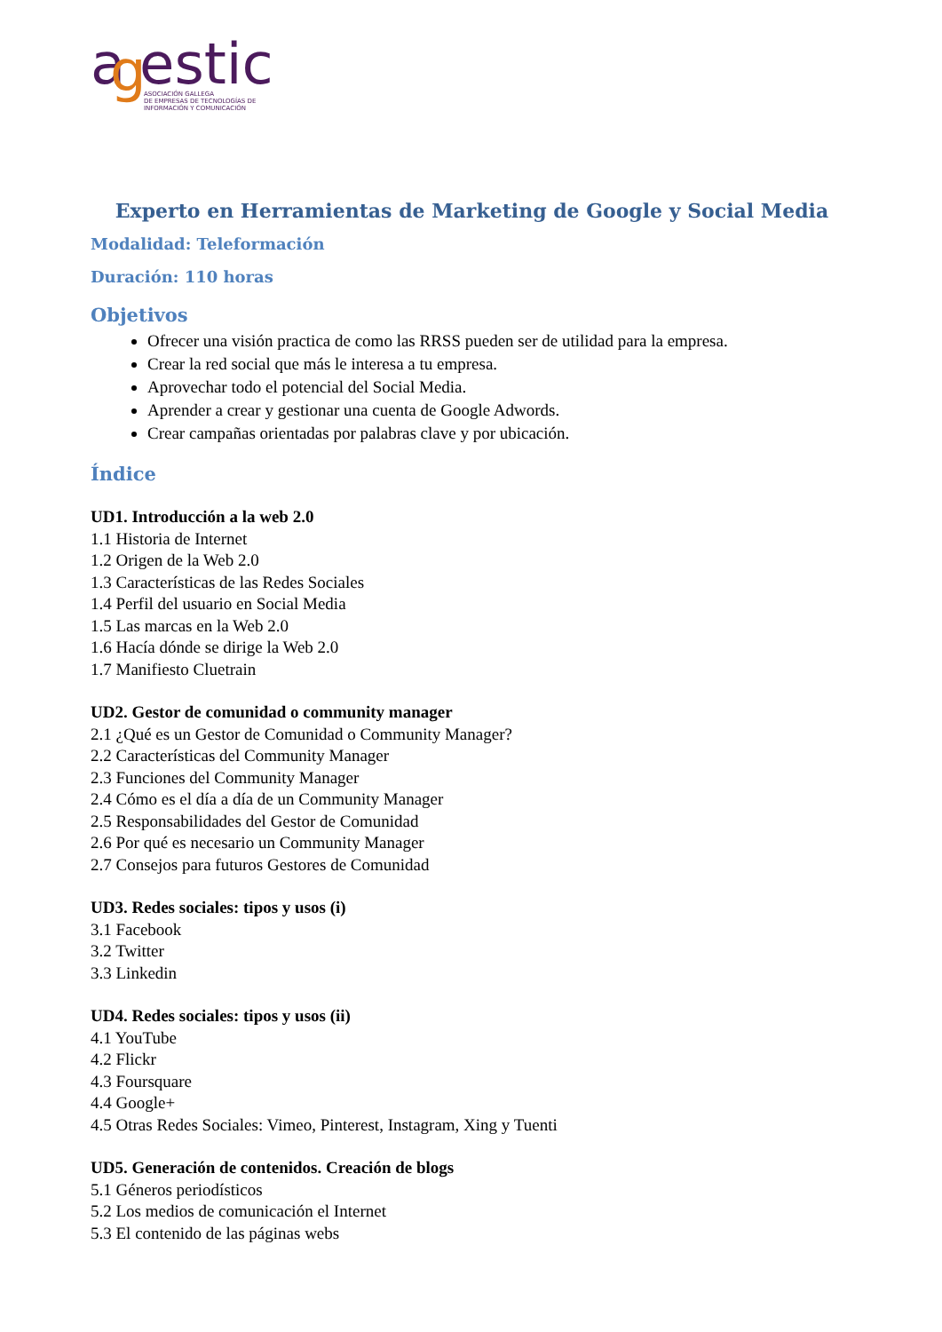a
g
estic
ASOCIACIÓN GALLEGA
DE EMPRESAS DE TECNOLOGÍAS DE
INFORMACIÓN Y COMUNICACIÓN
Experto en Herramientas de Marketing de Google y Social Media
Modalidad: Teleformación
Duración: 110 horas
Objetivos
Ofrecer una visión practica de como las RRSS pueden ser de utilidad para la empresa.
Crear la red social que más le interesa a tu empresa.
Aprovechar todo el potencial del Social Media.
Aprender a crear y gestionar una cuenta de Google Adwords.
Crear campañas orientadas por palabras clave y por ubicación.
Índice
UD1. Introducción a la web 2.0
1.1 Historia de Internet
1.2 Origen de la Web 2.0
1.3 Características de las Redes Sociales
1.4 Perfil del usuario en Social Media
1.5 Las marcas en la Web 2.0
1.6 Hacía dónde se dirige la Web 2.0
1.7 Manifiesto Cluetrain
UD2. Gestor de comunidad o community manager
2.1 ¿Qué es un Gestor de Comunidad o Community Manager?
2.2 Características del Community Manager
2.3 Funciones del Community Manager
2.4 Cómo es el día a día de un Community Manager
2.5 Responsabilidades del Gestor de Comunidad
2.6 Por qué es necesario un Community Manager
2.7 Consejos para futuros Gestores de Comunidad
UD3. Redes sociales: tipos y usos (i)
3.1 Facebook
3.2 Twitter
3.3 Linkedin
UD4. Redes sociales: tipos y usos (ii)
4.1 YouTube
4.2 Flickr
4.3 Foursquare
4.4 Google+
4.5 Otras Redes Sociales: Vimeo, Pinterest, Instagram, Xing y Tuenti
UD5. Generación de contenidos. Creación de blogs
5.1 Géneros periodísticos
5.2 Los medios de comunicación el Internet
5.3 El contenido de las páginas webs